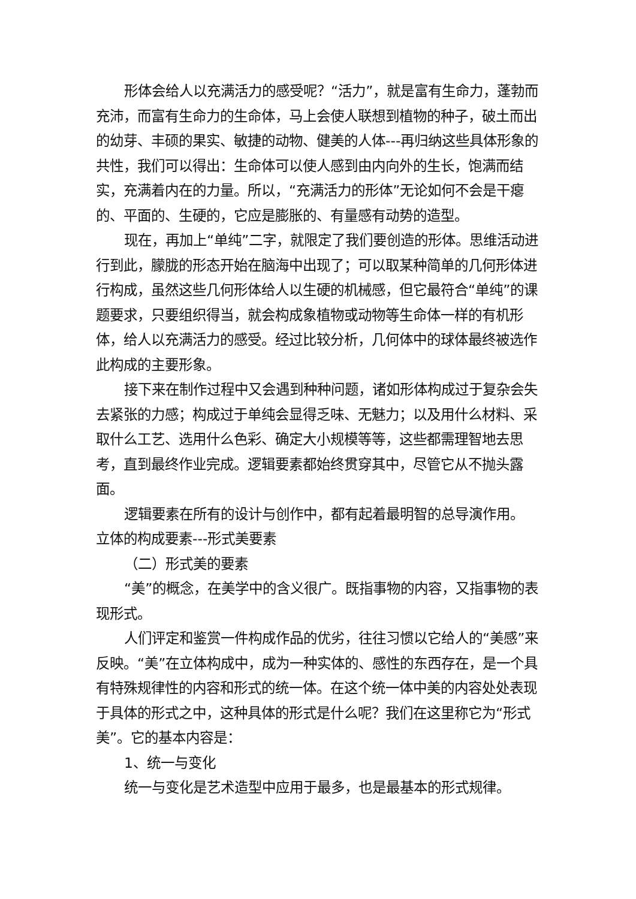形体会给人以充满活力的感受呢？“活力”，就是富有生命力，蓬勃而充沛，而富有生命力的生命体，马上会使人联想到植物的种子，破土而出的幼芽、丰硕的果实、敏捷的动物、健美的人体---再归纳这些具体形象的共性，我们可以得出：生命体可以使人感到由内向外的生长，饱满而结实，充满着内在的力量。所以，“充满活力的形体”无论如何不会是干瘪的、平面的、生硬的，它应是膨胀的、有量感有动势的造型。
现在，再加上“单纯”二字，就限定了我们要创造的形体。思维活动进行到此，朦胧的形态开始在脑海中出现了；可以取某种简单的几何形体进行构成，虽然这些几何形体给人以生硬的机械感，但它最符合“单纯”的课题要求，只要组织得当，就会构成象植物或动物等生命体一样的有机形体，给人以充满活力的感受。经过比较分析，几何体中的球体最终被选作此构成的主要形象。
接下来在制作过程中又会遇到种种问题，诸如形体构成过于复杂会失去紧张的力感；构成过于单纯会显得乏味、无魅力；以及用什么材料、采取什么工艺、选用什么色彩、确定大小规模等等，这些都需理智地去思考，直到最终作业完成。逻辑要素都始终贯穿其中，尽管它从不抛头露面。
逻辑要素在所有的设计与创作中，都有起着最明智的总导演作用。
立体的构成要素---形式美要素
（二）形式美的要素
“美”的概念，在美学中的含义很广。既指事物的内容，又指事物的表现形式。
人们评定和鉴赏一件构成作品的优劣，往往习惯以它给人的“美感”来反映。“美”在立体构成中，成为一种实体的、感性的东西存在，是一个具有特殊规律性的内容和形式的统一体。在这个统一体中美的内容处处表现于具体的形式之中，这种具体的形式是什么呢？我们在这里称它为“形式美”。它的基本内容是：
1、统一与变化
统一与变化是艺术造型中应用于最多，也是最基本的形式规律。